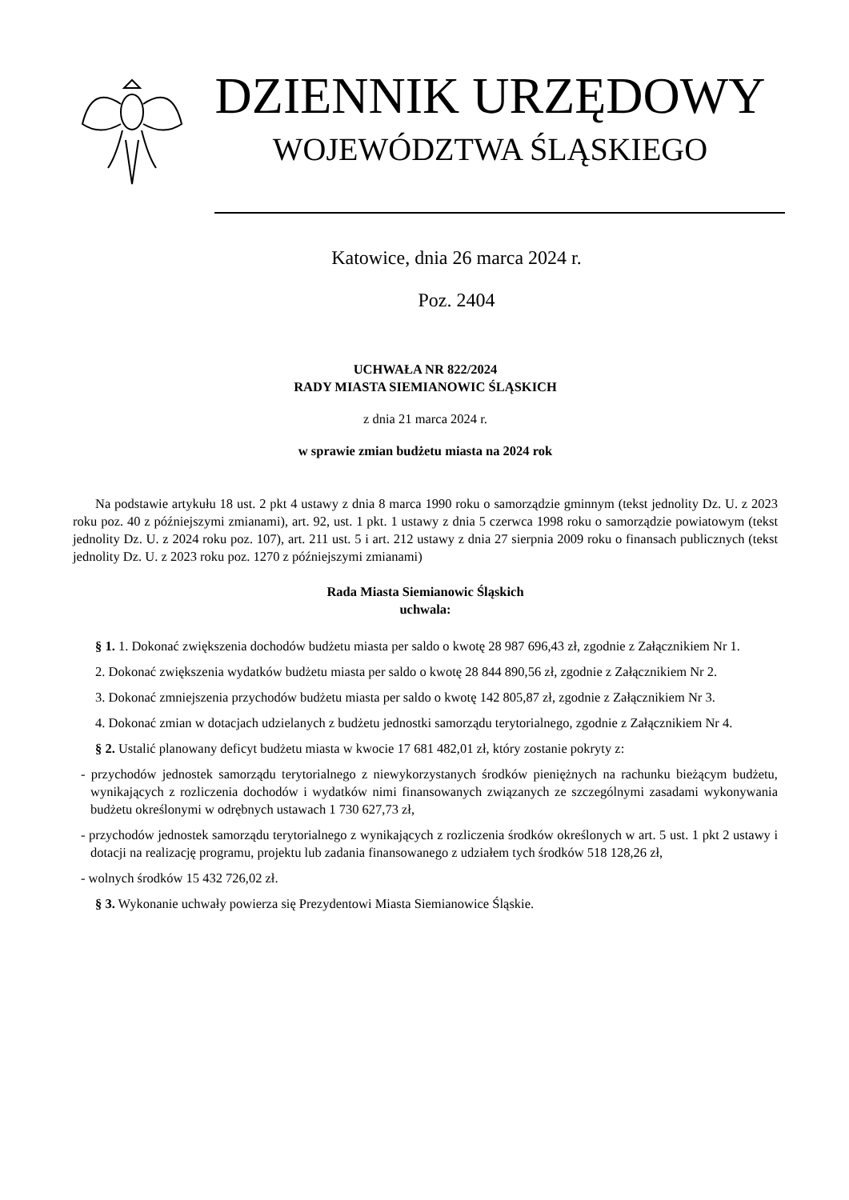DZIENNIK URZĘDOWY
WOJEWÓDZTWA ŚLĄSKIEGO
Katowice, dnia 26 marca 2024 r.
Poz. 2404
UCHWAŁA NR 822/2024
RADY MIASTA SIEMIANOWIC ŚLĄSKICH
z dnia 21 marca 2024 r.
w sprawie zmian budżetu miasta na 2024 rok
Na podstawie artykułu 18 ust. 2 pkt 4 ustawy z dnia 8 marca 1990 roku o samorządzie gminnym (tekst jednolity Dz. U. z 2023 roku poz. 40 z późniejszymi zmianami), art. 92, ust. 1 pkt. 1 ustawy z dnia 5 czerwca 1998 roku o samorządzie powiatowym (tekst jednolity Dz. U. z 2024 roku poz. 107), art. 211 ust. 5 i art. 212 ustawy z dnia 27 sierpnia 2009 roku o finansach publicznych (tekst jednolity Dz. U. z 2023 roku poz. 1270 z późniejszymi zmianami)
Rada Miasta Siemianowic Śląskich
uchwala:
§ 1. 1. Dokonać zwiększenia dochodów budżetu miasta per saldo o kwotę 28 987 696,43 zł, zgodnie z Załącznikiem Nr 1.
2. Dokonać zwiększenia wydatków budżetu miasta per saldo o kwotę 28 844 890,56 zł, zgodnie z Załącznikiem Nr 2.
3. Dokonać zmniejszenia przychodów budżetu miasta per saldo o kwotę 142 805,87 zł, zgodnie z Załącznikiem Nr 3.
4. Dokonać zmian w dotacjach udzielanych z budżetu jednostki samorządu terytorialnego, zgodnie z Załącznikiem Nr 4.
§ 2. Ustalić planowany deficyt budżetu miasta w kwocie 17 681 482,01 zł, który zostanie pokryty z:
- przychodów jednostek samorządu terytorialnego z niewykorzystanych środków pieniężnych na rachunku bieżącym budżetu, wynikających z rozliczenia dochodów i wydatków nimi finansowanych związanych ze szczególnymi zasadami wykonywania budżetu określonymi w odrębnych ustawach 1 730 627,73 zł,
- przychodów jednostek samorządu terytorialnego z wynikających z rozliczenia środków określonych w art. 5 ust. 1 pkt 2 ustawy i dotacji na realizację programu, projektu lub zadania finansowanego z udziałem tych środków 518 128,26 zł,
- wolnych środków 15 432 726,02 zł.
§ 3. Wykonanie uchwały powierza się Prezydentowi Miasta Siemianowice Śląskie.